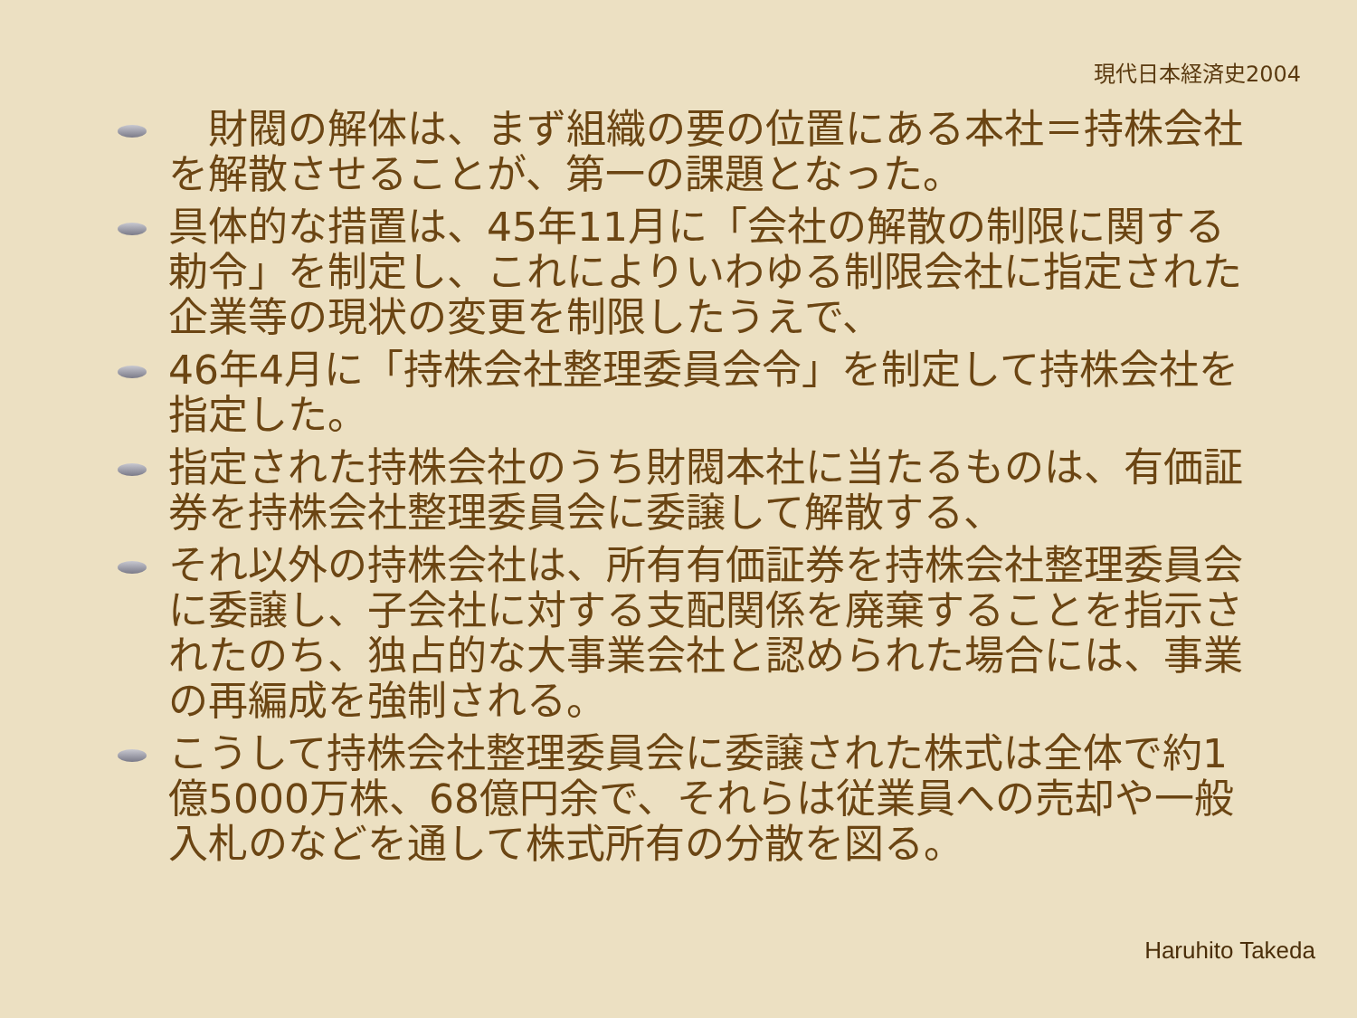現代日本経済史2004
　財閥の解体は、まず組織の要の位置にある本社＝持株会社を解散させることが、第一の課題となった。
具体的な措置は、45年11月に「会社の解散の制限に関する勅令」を制定し、これによりいわゆる制限会社に指定された企業等の現状の変更を制限したうえで、
46年4月に「持株会社整理委員会令」を制定して持株会社を指定した。
指定された持株会社のうち財閥本社に当たるものは、有価証券を持株会社整理委員会に委譲して解散する、
それ以外の持株会社は、所有有価証券を持株会社整理委員会に委譲し、子会社に対する支配関係を廃棄することを指示されたのち、独占的な大事業会社と認められた場合には、事業の再編成を強制される。
こうして持株会社整理委員会に委譲された株式は全体で約1億5000万株、68億円余で、それらは従業員への売却や一般入札のなどを通して株式所有の分散を図る。
Haruhito Takeda